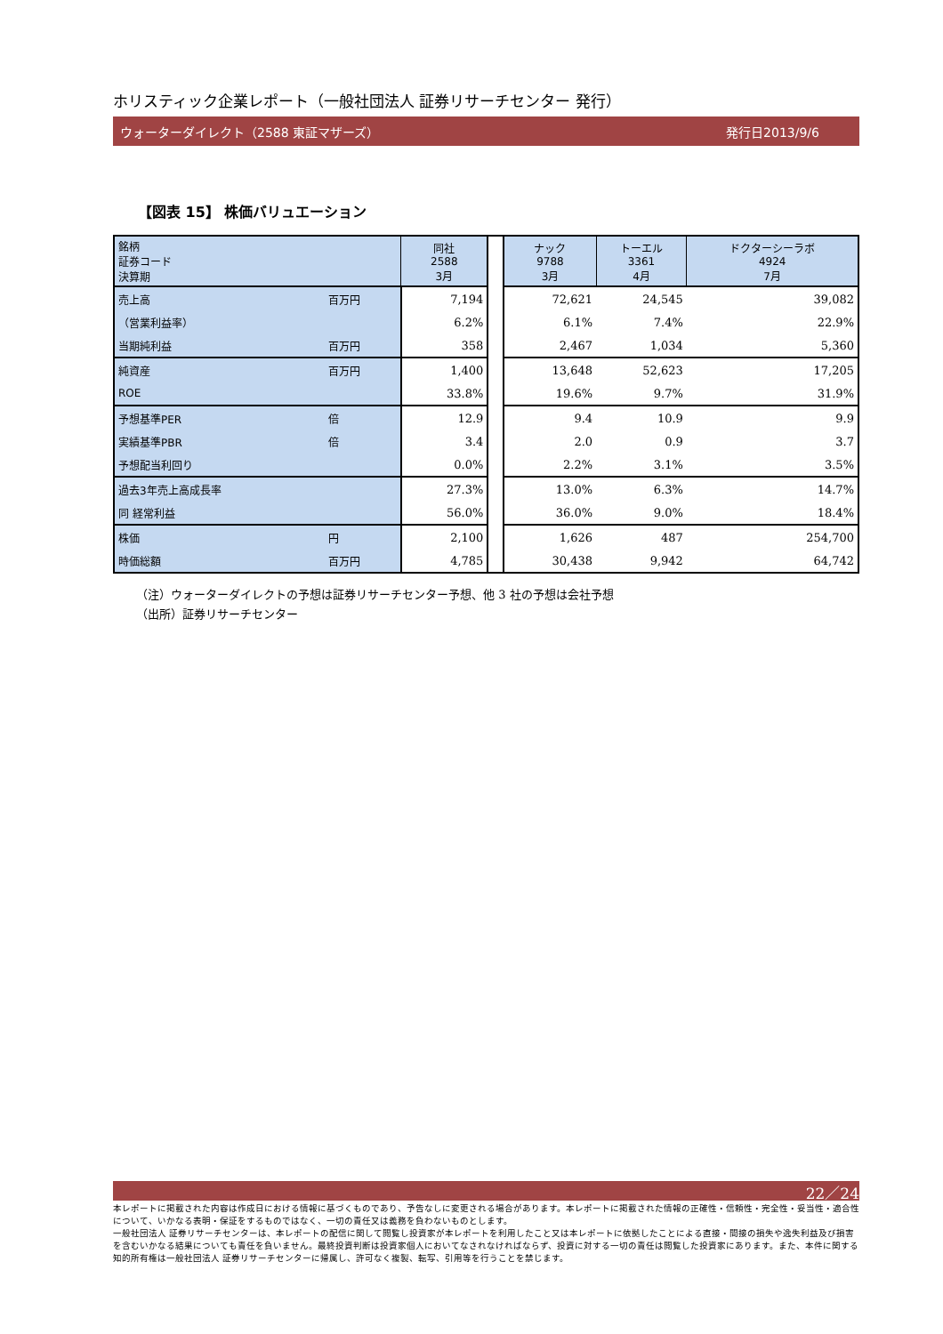ホリスティック企業レポート（一般社団法人 証券リサーチセンター 発行）
ウォーターダイレクト（2588 東証マザーズ） 発行日2013/9/6
【図表 15】 株価バリュエーション
| 銘柄 証券コード 決算期 | | 同社 2588 3月 | | ナック 9788 3月 | トーエル 3361 4月 | ドクターシーラボ 4924 7月 |
| 売上高 | 百万円 | 7,194 | | 72,621 | 24,545 | 39,082 |
| （営業利益率） | | 6.2% | | 6.1% | 7.4% | 22.9% |
| 当期純利益 | 百万円 | 358 | | 2,467 | 1,034 | 5,360 |
| 純資産 | 百万円 | 1,400 | | 13,648 | 52,623 | 17,205 |
| ROE | | 33.8% | | 19.6% | 9.7% | 31.9% |
| 予想基準PER | 倍 | 12.9 | | 9.4 | 10.9 | 9.9 |
| 実績基準PBR | 倍 | 3.4 | | 2.0 | 0.9 | 3.7 |
| 予想配当利回り | | 0.0% | | 2.2% | 3.1% | 3.5% |
| 過去3年売上高成長率 | | 27.3% | | 13.0% | 6.3% | 14.7% |
| 同 経常利益 | | 56.0% | | 36.0% | 9.0% | 18.4% |
| 株価 | 円 | 2,100 | | 1,626 | 487 | 254,700 |
| 時価総額 | 百万円 | 4,785 | | 30,438 | 9,942 | 64,742 |
（注）ウォーターダイレクトの予想は証券リサーチセンター予想、他 3 社の予想は会社予想
（出所）証券リサーチセンター
22／24
本レポートに掲載された内容は作成日における情報に基づくものであり、予告なしに変更される場合があります。本レポートに掲載された情報の正確性・信頼性・完全性・妥当性・適合性について、いかなる表明・保証をするものではなく、一切の責任又は義務を負わないものとします。
一般社団法人 証券リサーチセンターは、本レポートの配信に関して閲覧し投資家が本レポートを利用したこと又は本レポートに依拠したことによる直接・間接の損失や逸失利益及び損害を含むいかなる結果についても責任を負いません。最終投資判断は投資家個人においてなされなければならず、投資に対する一切の責任は閲覧した投資家にあります。また、本件に関する知的所有権は一般社団法人 証券リサーチセンターに帰属し、許可なく複製、転写、引用等を行うことを禁じます。